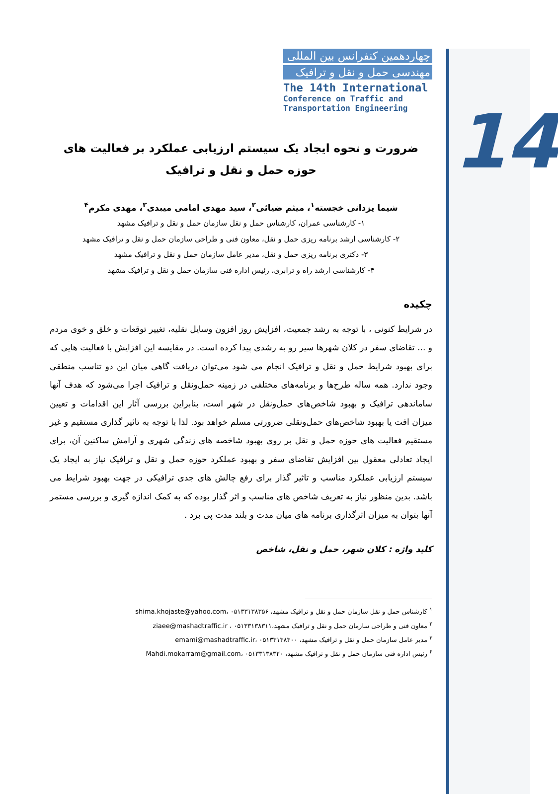14
چهاردهمین کنفرانس بین المللی
مهندسی حمل و نقل و ترافیک
The 14th International
Conference on Traffic and
Transportation Engineering
ضرورت و نحوه ایجاد یک سیستم ارزیابی عملکرد بر فعالیت های حوزه حمل و نقل و ترافیک
شیما یزدانی خجسته<sup>۱</sup>، میثم ضیائی<sup>۲</sup>، سید مهدی امامی میبدی<sup>۳</sup>، مهدی مکرم<sup>۴</sup>
۱- کارشناسی عمران، کارشناس حمل و نقل سازمان حمل و نقل و ترافیک مشهد
۲- کارشناسی ارشد برنامه ریزی حمل و نقل، معاون فنی و طراحی سازمان حمل و نقل و ترافیک مشهد
۳- دکتری برنامه ریزی حمل و نقل، مدیر عامل سازمان حمل و نقل و ترافیک مشهد
۴- کارشناسی ارشد راه و ترابری، رئیس اداره فنی سازمان حمل و نقل و ترافیک مشهد
چکیده
در شرایط کنونی ، با توجه به رشد جمعیت، افزایش روز افزون وسایل نقلیه، تغییر توقعات و خلق و خوی مردم و ... تقاضای سفر در کلان شهرها سیر رو به رشدی پیدا کرده است. در مقایسه این افزایش با فعالیت هایی که برای بهبود شرایط حمل و نقل و ترافیک انجام می شود می‌توان دریافت گاهی میان این دو تناسب منطقی وجود ندارد. همه ساله طرح‌ها و برنامه‌های مختلفی در زمینه حمل‌ونقل و ترافیک اجرا می‌شود که هدف آنها ساماندهی ترافیک و بهبود شاخص‌های حمل‌ونقل در شهر است، بنابراین بررسی آثار این اقدامات و تعیین میزان افت یا بهبود شاخص‌های حمل‌ونقلی ضرورتی مسلم خواهد بود. لذا با توجه به تاثیر گذاری مستقیم و غیر مستقیم فعالیت های حوزه حمل و نقل بر روی بهبود شاخصه های زندگی شهری و آرامش ساکنین آن، برای ایجاد تعادلی معقول بین افزایش تقاضای سفر و بهبود عملکرد حوزه حمل و نقل و ترافیک نیاز به ایجاد یک سیستم ارزیابی عملکرد مناسب و تاثیر گذار برای رفع چالش های جدی ترافیکی در جهت بهبود شرایط می باشد. بدین منظور نیاز به تعریف شاخص های مناسب و اثر گذار بوده که به کمک اندازه گیری و بررسی مستمر آنها بتوان به میزان اثرگذاری برنامه های میان مدت و بلند مدت پی برد .
کلید واژه : کلان شهر، حمل و نقل، شاخص
<sup>۱</sup> کارشناس حمل و نقل سازمان حمل و نقل و ترافیک مشهد، shima.khojaste@yahoo.com، ۰۵۱۳۳۱۳۸۳۵۶
<sup>۲</sup> معاون فنی و طراحی سازمان حمل و نقل و ترافیک مشهد،ziaee@mashadtraffic.ir ، ۰۵۱۳۳۱۳۸۳۱۱
<sup>۳</sup> مدیر عامل سازمان حمل و نقل و ترافیک مشهد، emami@mashadtraffic.ir، ۰۵۱۳۳۱۳۸۳۰۰
<sup>۴</sup> رئیس اداره فنی سازمان حمل و نقل و ترافیک مشهد، Mahdi.mokarram@gmail.com، ۰۵۱۳۳۱۳۸۳۲۰